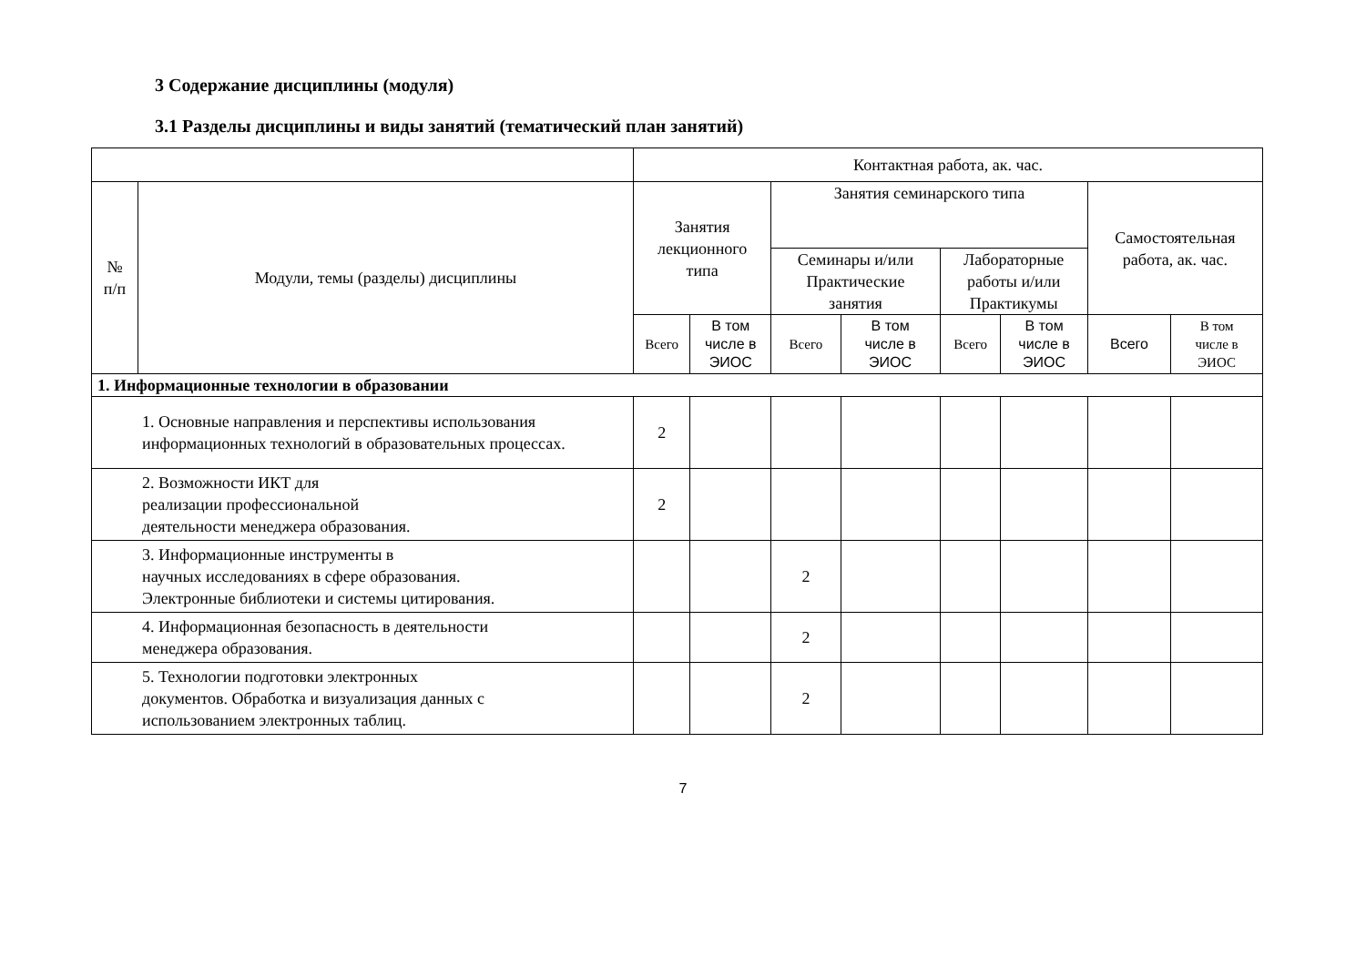3 Содержание дисциплины (модуля)
3.1 Разделы дисциплины и виды занятий (тематический план занятий)
| | | Контактная работа, ак. час. | | | | | | | |
| --- | --- | --- | --- | --- | --- | --- | --- | --- | --- |
| № п/п | Модули, темы (разделы) дисциплины | Занятия лекционного типа | | Занятия семинарского типа | | | | Самостоятельная работа, ак. час. | |
| | | | | Семинары и/или Практические занятия | | Лабораторные работы и/или Практикумы | | | |
| | | Всего | В том числе в ЭИОС | Всего | В том числе в ЭИОС | Всего | В том числе в ЭИОС | Всего | В том числе в ЭИОС |
| 1. Информационные технологии в образовании | | | | | | | | | |
| 1. Основные направления и перспективы использования информационных технологий в образовательных процессах. | | 2 | | | | | | | |
| 2. Возможности ИКТ для реализации профессиональной деятельности менеджера образования. | | 2 | | | | | | | |
| 3. Информационные инструменты в научных исследованиях в сфере образования. Электронные библиотеки и системы цитирования. | | | | 2 | | | | | |
| 4. Информационная безопасность в деятельности менеджера образования. | | | | 2 | | | | | |
| 5. Технологии подготовки электронных документов. Обработка и визуализация данных с использованием электронных таблиц. | | | | 2 | | | | | |
7